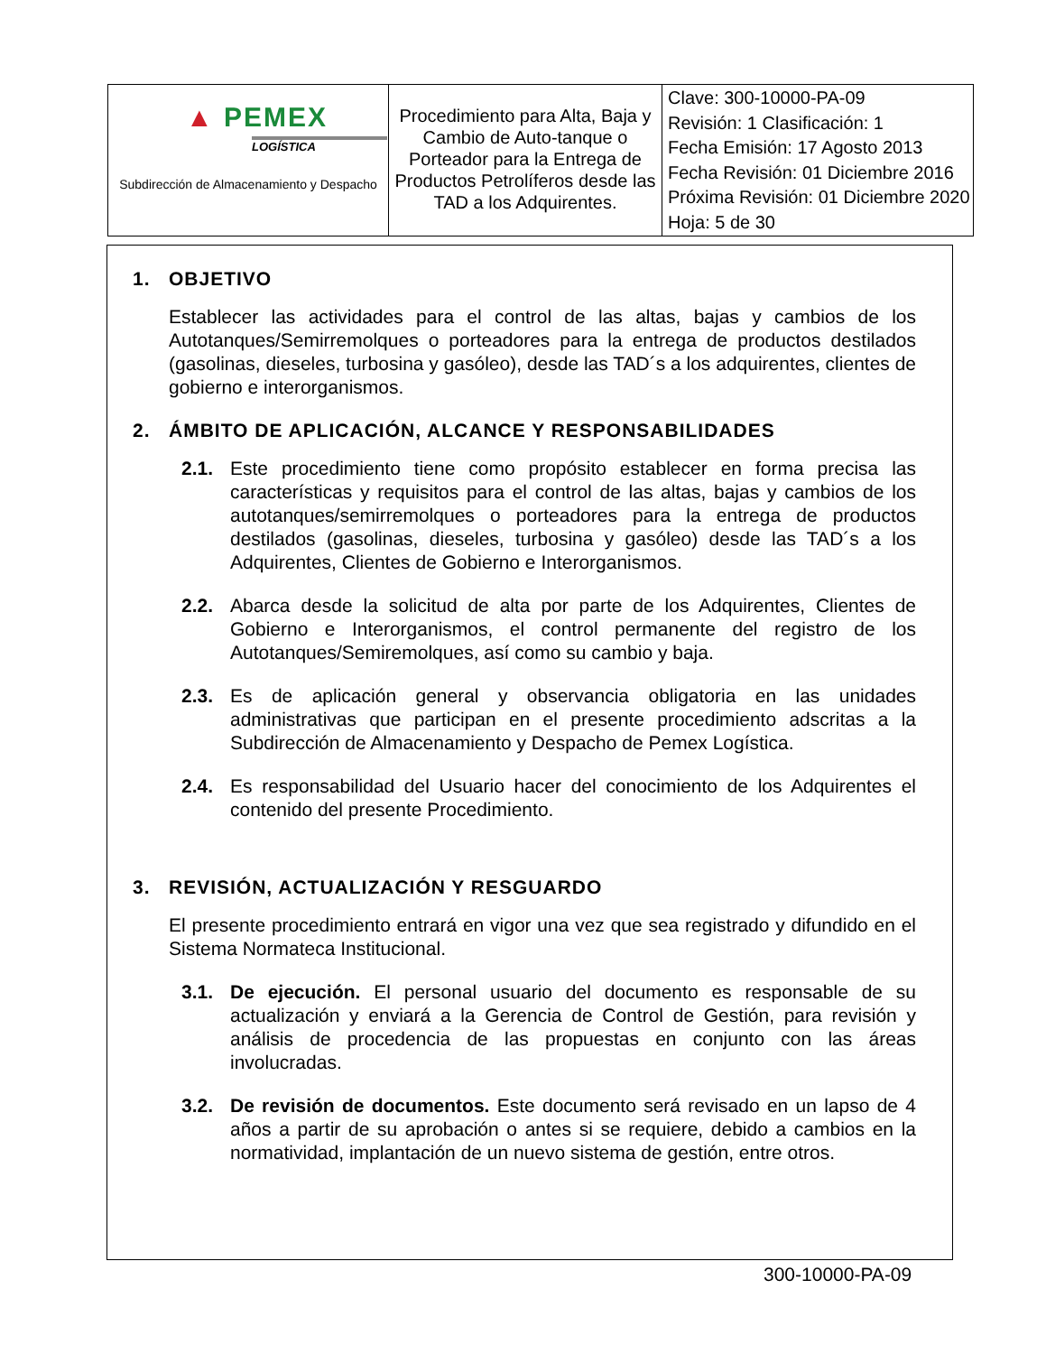| ▲ PEMEX LOGÍSTICA Subdirección de Almacenamiento y Despacho | Procedimiento para Alta, Baja y Cambio de Auto-tanque o Porteador para la Entrega de Productos Petrolíferos desde las TAD a los Adquirentes. | Clave: 300-10000-PA-09 Revisión: 1 Clasificación: 1 Fecha Emisión: 17 Agosto 2013 Fecha Revisión: 01 Diciembre 2016 Próxima Revisión: 01 Diciembre 2020 Hoja: 5 de 30 |
1. OBJETIVO
Establecer las actividades para el control de las altas, bajas y cambios de los Autotanques/Semirremolques o porteadores para la entrega de productos destilados (gasolinas, dieseles, turbosina y gasóleo), desde las TAD´s a los adquirentes, clientes de gobierno e interorganismos.
2. ÁMBITO DE APLICACIÓN, ALCANCE Y RESPONSABILIDADES
2.1. Este procedimiento tiene como propósito establecer en forma precisa las características y requisitos para el control de las altas, bajas y cambios de los autotanques/semirremolques o porteadores para la entrega de productos destilados (gasolinas, dieseles, turbosina y gasóleo) desde las TAD´s a los Adquirentes, Clientes de Gobierno e Interorganismos.
2.2. Abarca desde la solicitud de alta por parte de los Adquirentes, Clientes de Gobierno e Interorganismos, el control permanente del registro de los Autotanques/Semiremolques, así como su cambio y baja.
2.3. Es de aplicación general y observancia obligatoria en las unidades administrativas que participan en el presente procedimiento adscritas a la Subdirección de Almacenamiento y Despacho de Pemex Logística.
2.4. Es responsabilidad del Usuario hacer del conocimiento de los Adquirentes el contenido del presente Procedimiento.
3. REVISIÓN, ACTUALIZACIÓN Y RESGUARDO
El presente procedimiento entrará en vigor una vez que sea registrado y difundido en el Sistema Normateca Institucional.
3.1. De ejecución. El personal usuario del documento es responsable de su actualización y enviará a la Gerencia de Control de Gestión, para revisión y análisis de procedencia de las propuestas en conjunto con las áreas involucradas.
3.2. De revisión de documentos. Este documento será revisado en un lapso de 4 años a partir de su aprobación o antes si se requiere, debido a cambios en la normatividad, implantación de un nuevo sistema de gestión, entre otros.
300-10000-PA-09